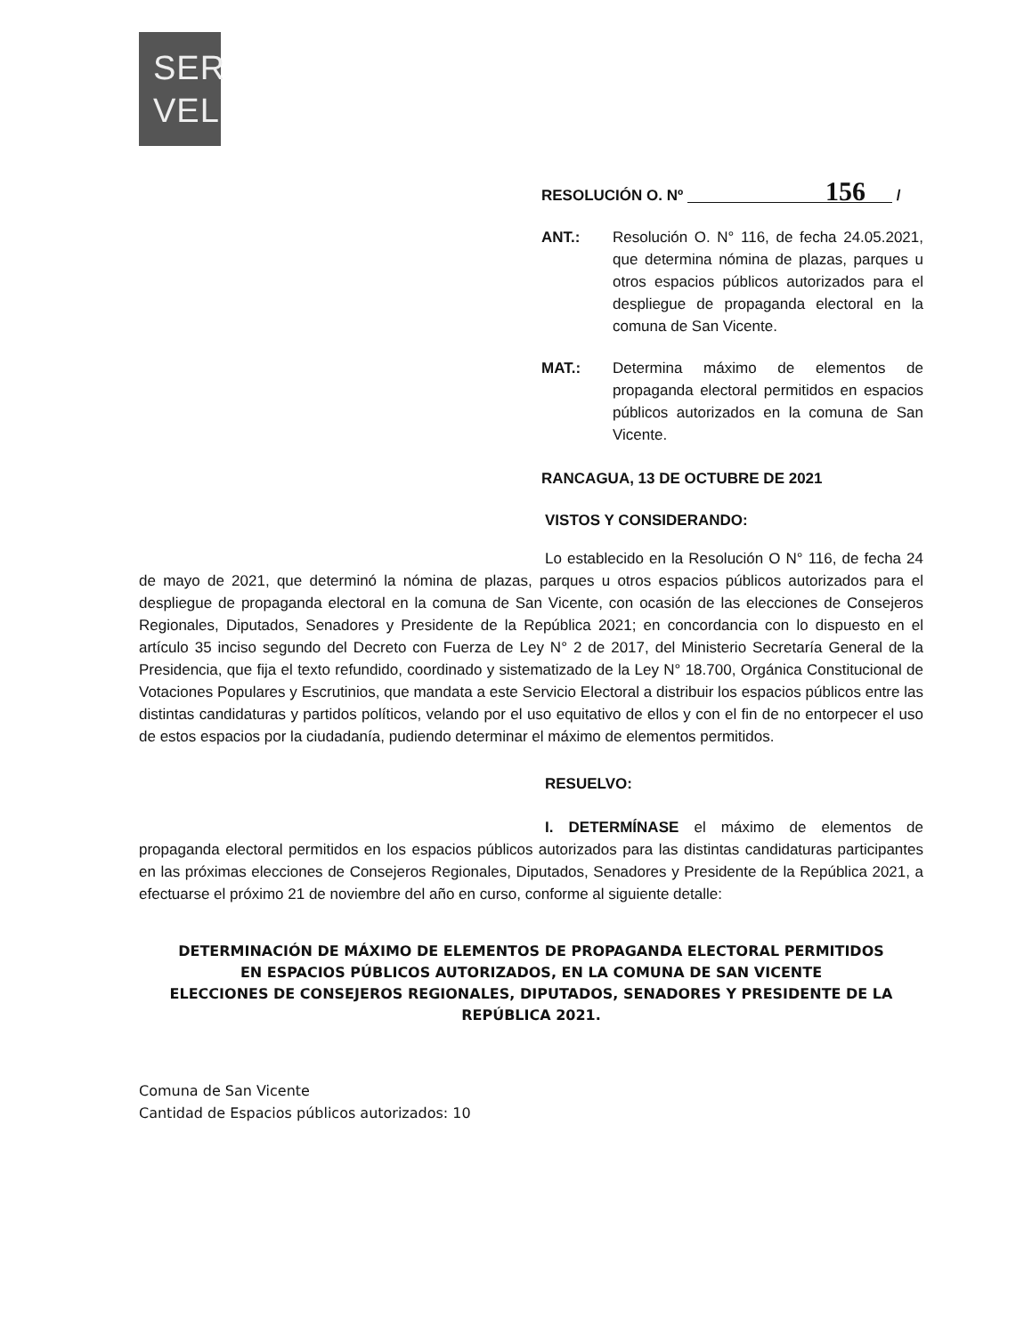SER
VEL
RESOLUCIÓN O. Nº 156 /
ANT.: Resolución O. N° 116, de fecha 24.05.2021, que determina nómina de plazas, parques u otros espacios públicos autorizados para el despliegue de propaganda electoral en la comuna de San Vicente.
MAT.: Determina máximo de elementos de propaganda electoral permitidos en espacios públicos autorizados en la comuna de San Vicente.
RANCAGUA, 13 DE OCTUBRE DE 2021
VISTOS Y CONSIDERANDO:
Lo establecido en la Resolución O N° 116, de fecha 24 de mayo de 2021, que determinó la nómina de plazas, parques u otros espacios públicos autorizados para el despliegue de propaganda electoral en la comuna de San Vicente, con ocasión de las elecciones de Consejeros Regionales, Diputados, Senadores y Presidente de la República 2021; en concordancia con lo dispuesto en el artículo 35 inciso segundo del Decreto con Fuerza de Ley N° 2 de 2017, del Ministerio Secretaría General de la Presidencia, que fija el texto refundido, coordinado y sistematizado de la Ley N° 18.700, Orgánica Constitucional de Votaciones Populares y Escrutinios, que mandata a este Servicio Electoral a distribuir los espacios públicos entre las distintas candidaturas y partidos políticos, velando por el uso equitativo de ellos y con el fin de no entorpecer el uso de estos espacios por la ciudadanía, pudiendo determinar el máximo de elementos permitidos.
RESUELVO:
I. DETERMÍNASE el máximo de elementos de propaganda electoral permitidos en los espacios públicos autorizados para las distintas candidaturas participantes en las próximas elecciones de Consejeros Regionales, Diputados, Senadores y Presidente de la República 2021, a efectuarse el próximo 21 de noviembre del año en curso, conforme al siguiente detalle:
DETERMINACIÓN DE MÁXIMO DE ELEMENTOS DE PROPAGANDA ELECTORAL PERMITIDOS
EN ESPACIOS PÚBLICOS AUTORIZADOS, EN LA COMUNA DE SAN VICENTE
ELECCIONES DE CONSEJEROS REGIONALES, DIPUTADOS, SENADORES Y PRESIDENTE DE LA REPÚBLICA 2021.
Comuna de San Vicente
Cantidad de Espacios públicos autorizados: 10